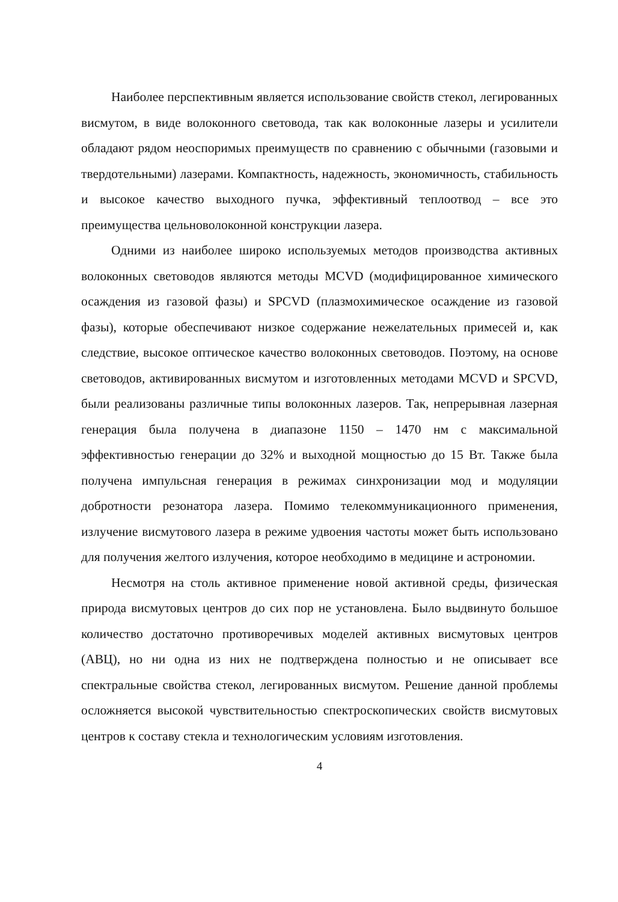Наиболее перспективным является использование свойств стекол, легированных висмутом, в виде волоконного световода, так как волоконные лазеры и усилители обладают рядом неоспоримых преимуществ по сравнению с обычными (газовыми и твердотельными) лазерами. Компактность, надежность, экономичность, стабильность и высокое качество выходного пучка, эффективный теплоотвод – все это преимущества цельноволоконной конструкции лазера.
Одними из наиболее широко используемых методов производства активных волоконных световодов являются методы MCVD (модифицированное химического осаждения из газовой фазы) и SPCVD (плазмохимическое осаждение из газовой фазы), которые обеспечивают низкое содержание нежелательных примесей и, как следствие, высокое оптическое качество волоконных световодов. Поэтому, на основе световодов, активированных висмутом и изготовленных методами MCVD и SPCVD, были реализованы различные типы волоконных лазеров. Так, непрерывная лазерная генерация была получена в диапазоне 1150 – 1470 нм с максимальной эффективностью генерации до 32% и выходной мощностью до 15 Вт. Также была получена импульсная генерация в режимах синхронизации мод и модуляции добротности резонатора лазера. Помимо телекоммуникационного применения, излучение висмутового лазера в режиме удвоения частоты может быть использовано для получения желтого излучения, которое необходимо в медицине и астрономии.
Несмотря на столь активное применение новой активной среды, физическая природа висмутовых центров до сих пор не установлена. Было выдвинуто большое количество достаточно противоречивых моделей активных висмутовых центров (АВЦ), но ни одна из них не подтверждена полностью и не описывает все спектральные свойства стекол, легированных висмутом. Решение данной проблемы осложняется высокой чувствительностью спектроскопических свойств висмутовых центров к составу стекла и технологическим условиям изготовления.
4